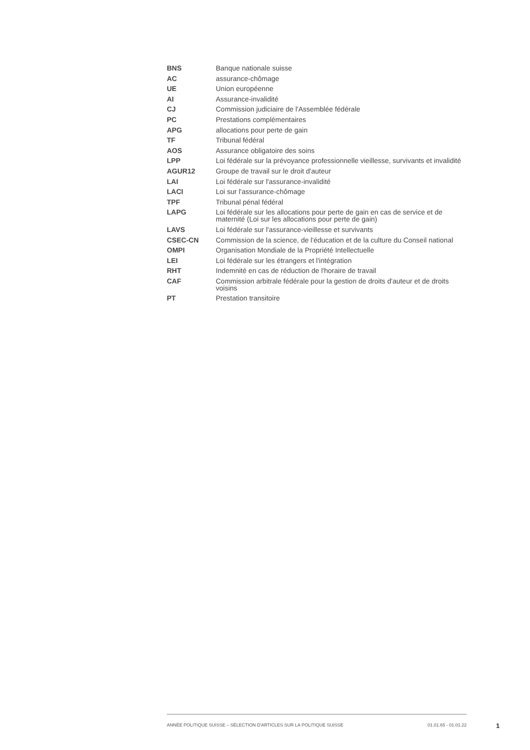| BNS | Banque nationale suisse |
| AC | assurance-chômage |
| UE | Union européenne |
| AI | Assurance-invalidité |
| CJ | Commission judiciaire de l'Assemblée fédérale |
| PC | Prestations complémentaires |
| APG | allocations pour perte de gain |
| TF | Tribunal fédéral |
| AOS | Assurance obligatoire des soins |
| LPP | Loi fédérale sur la prévoyance professionnelle vieillesse, survivants et invalidité |
| AGUR12 | Groupe de travail sur le droit d'auteur |
| LAI | Loi fédérale sur l'assurance-invalidité |
| LACI | Loi sur l'assurance-chômage |
| TPF | Tribunal pénal fédéral |
| LAPG | Loi fédérale sur les allocations pour perte de gain en cas de service et de maternité (Loi sur les allocations pour perte de gain) |
| LAVS | Loi fédérale sur l'assurance-vieillesse et survivants |
| CSEC-CN | Commission de la science, de l'éducation et de la culture du Conseil national |
| OMPI | Organisation Mondiale de la Propriété Intellectuelle |
| LEI | Loi fédérale sur les étrangers et l'intégration |
| RHT | Indemnité en cas de réduction de l'horaire de travail |
| CAF | Commission arbitrale fédérale pour la gestion de droits d'auteur et de droits voisins |
| PT | Prestation transitoire |
ANNÉE POLITIQUE SUISSE – SÉLECTION D'ARTICLES SUR LA POLITIQUE SUISSE 01.01.65 - 01.01.22
1